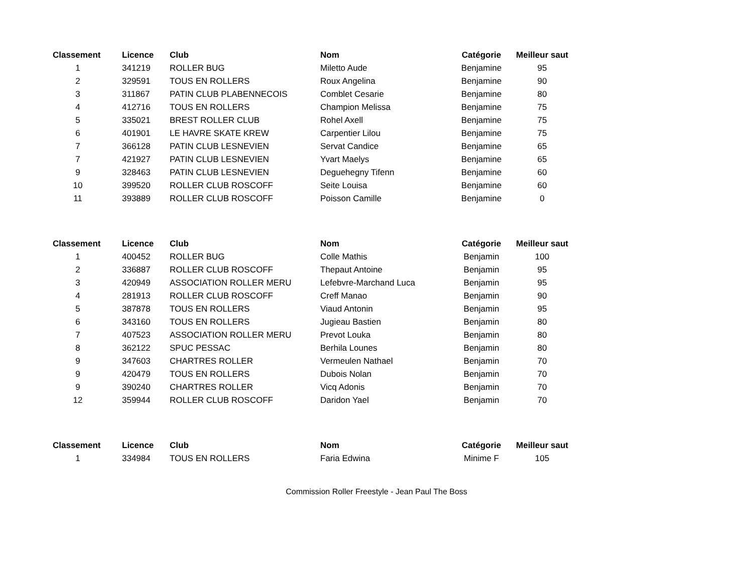| Classement | Licence | Club | Nom | Catégorie | Meilleur saut |
| --- | --- | --- | --- | --- | --- |
| 1 | 341219 | ROLLER BUG | Miletto Aude | Benjamine | 95 |
| 2 | 329591 | TOUS EN ROLLERS | Roux Angelina | Benjamine | 90 |
| 3 | 311867 | PATIN CLUB PLABENNECOIS | Comblet Cesarie | Benjamine | 80 |
| 4 | 412716 | TOUS EN ROLLERS | Champion Melissa | Benjamine | 75 |
| 5 | 335021 | BREST ROLLER CLUB | Rohel Axell | Benjamine | 75 |
| 6 | 401901 | LE HAVRE SKATE KREW | Carpentier Lilou | Benjamine | 75 |
| 7 | 366128 | PATIN CLUB LESNEVIEN | Servat Candice | Benjamine | 65 |
| 7 | 421927 | PATIN CLUB LESNEVIEN | Yvart Maelys | Benjamine | 65 |
| 9 | 328463 | PATIN CLUB LESNEVIEN | Deguehegny Tifenn | Benjamine | 60 |
| 10 | 399520 | ROLLER CLUB ROSCOFF | Seite Louisa | Benjamine | 60 |
| 11 | 393889 | ROLLER CLUB ROSCOFF | Poisson Camille | Benjamine | 0 |
| Classement | Licence | Club | Nom | Catégorie | Meilleur saut |
| --- | --- | --- | --- | --- | --- |
| 1 | 400452 | ROLLER BUG | Colle Mathis | Benjamin | 100 |
| 2 | 336887 | ROLLER CLUB ROSCOFF | Thepaut Antoine | Benjamin | 95 |
| 3 | 420949 | ASSOCIATION ROLLER MERU | Lefebvre-Marchand Luca | Benjamin | 95 |
| 4 | 281913 | ROLLER CLUB ROSCOFF | Creff Manao | Benjamin | 90 |
| 5 | 387878 | TOUS EN ROLLERS | Viaud Antonin | Benjamin | 95 |
| 6 | 343160 | TOUS EN ROLLERS | Jugieau Bastien | Benjamin | 80 |
| 7 | 407523 | ASSOCIATION ROLLER MERU | Prevot Louka | Benjamin | 80 |
| 8 | 362122 | SPUC PESSAC | Berhila Lounes | Benjamin | 80 |
| 9 | 347603 | CHARTRES ROLLER | Vermeulen Nathael | Benjamin | 70 |
| 9 | 420479 | TOUS EN ROLLERS | Dubois Nolan | Benjamin | 70 |
| 9 | 390240 | CHARTRES ROLLER | Vicq Adonis | Benjamin | 70 |
| 12 | 359944 | ROLLER CLUB ROSCOFF | Daridon Yael | Benjamin | 70 |
| Classement | Licence | Club | Nom | Catégorie | Meilleur saut |
| --- | --- | --- | --- | --- | --- |
| 1 | 334984 | TOUS EN ROLLERS | Faria Edwina | Minime F | 105 |
Commission Roller Freestyle - Jean Paul The Boss